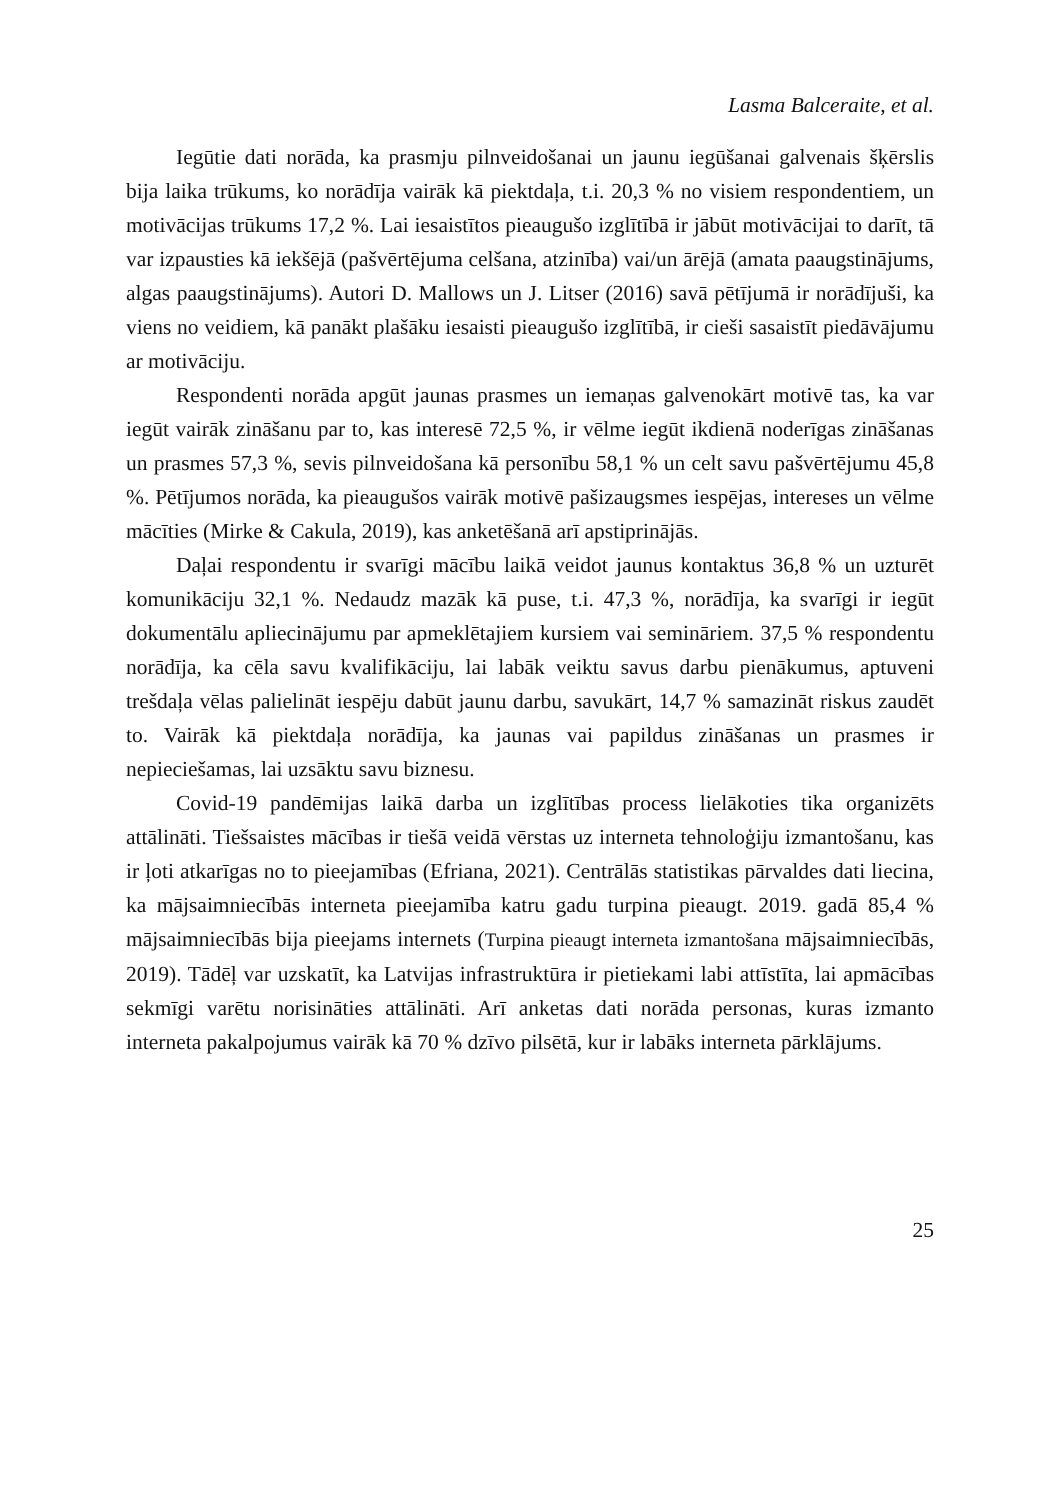Lasma Balceraite, et al.
Iegūtie dati norāda, ka prasmju pilnveidošanai un jaunu iegūšanai galvenais šķērslis bija laika trūkums, ko norādīja vairāk kā piektdaļa, t.i. 20,3 % no visiem respondentiem, un motivācijas trūkums 17,2 %. Lai iesaistītos pieaugušo izglītībā ir jābūt motivācijai to darīt, tā var izpausties kā iekšējā (pašvērtējuma celšana, atzinība) vai/un ārējā (amata paaugstinājums, algas paaugstinājums). Autori D. Mallows un J. Litser (2016) savā pētījumā ir norādījuši, ka viens no veidiem, kā panākt plašāku iesaisti pieaugušo izglītībā, ir cieši sasaistīt piedāvājumu ar motivāciju.
Respondenti norāda apgūt jaunas prasmes un iemaņas galvenokārt motivē tas, ka var iegūt vairāk zināšanu par to, kas interesē 72,5 %, ir vēlme iegūt ikdienā noderīgas zināšanas un prasmes 57,3 %, sevis pilnveidošana kā personību 58,1 % un celt savu pašvērtējumu 45,8 %. Pētījumos norāda, ka pieaugušos vairāk motivē pašizaugsmes iespējas, intereses un vēlme mācīties (Mirke & Cakula, 2019), kas anketēšanā arī apstiprinājās.
Daļai respondentu ir svarīgi mācību laikā veidot jaunus kontaktus 36,8 % un uzturēt komunikāciju 32,1 %. Nedaudz mazāk kā puse, t.i. 47,3 %, norādīja, ka svarīgi ir iegūt dokumentālu apliecinājumu par apmeklētajiem kursiem vai semināriem. 37,5 % respondentu norādīja, ka cēla savu kvalifikāciju, lai labāk veiktu savus darbu pienākumus, aptuveni trešdaļa vēlas palielināt iespēju dabūt jaunu darbu, savukārt, 14,7 % samazināt riskus zaudēt to. Vairāk kā piektdaļa norādīja, ka jaunas vai papildus zināšanas un prasmes ir nepieciešamas, lai uzsāktu savu biznesu.
Covid-19 pandēmijas laikā darba un izglītības process lielākoties tika organizēts attālināti. Tiešsaistes mācības ir tiešā veidā vērstas uz interneta tehnoloģiju izmantošanu, kas ir ļoti atkarīgas no to pieejamības (Efriana, 2021). Centrālās statistikas pārvaldes dati liecina, ka mājsaimniecībās interneta pieejamība katru gadu turpina pieaugt. 2019. gadā 85,4 % mājsaimniecībās bija pieejams internets (Turpina pieaugt interneta izmantošana mājsaimniecībās, 2019). Tādēļ var uzskatīt, ka Latvijas infrastruktūra ir pietiekami labi attīstīta, lai apmācības sekmīgi varētu norisināties attālināti. Arī anketas dati norāda personas, kuras izmanto interneta pakalpojumus vairāk kā 70 % dzīvo pilsētā, kur ir labāks interneta pārklājums.
25